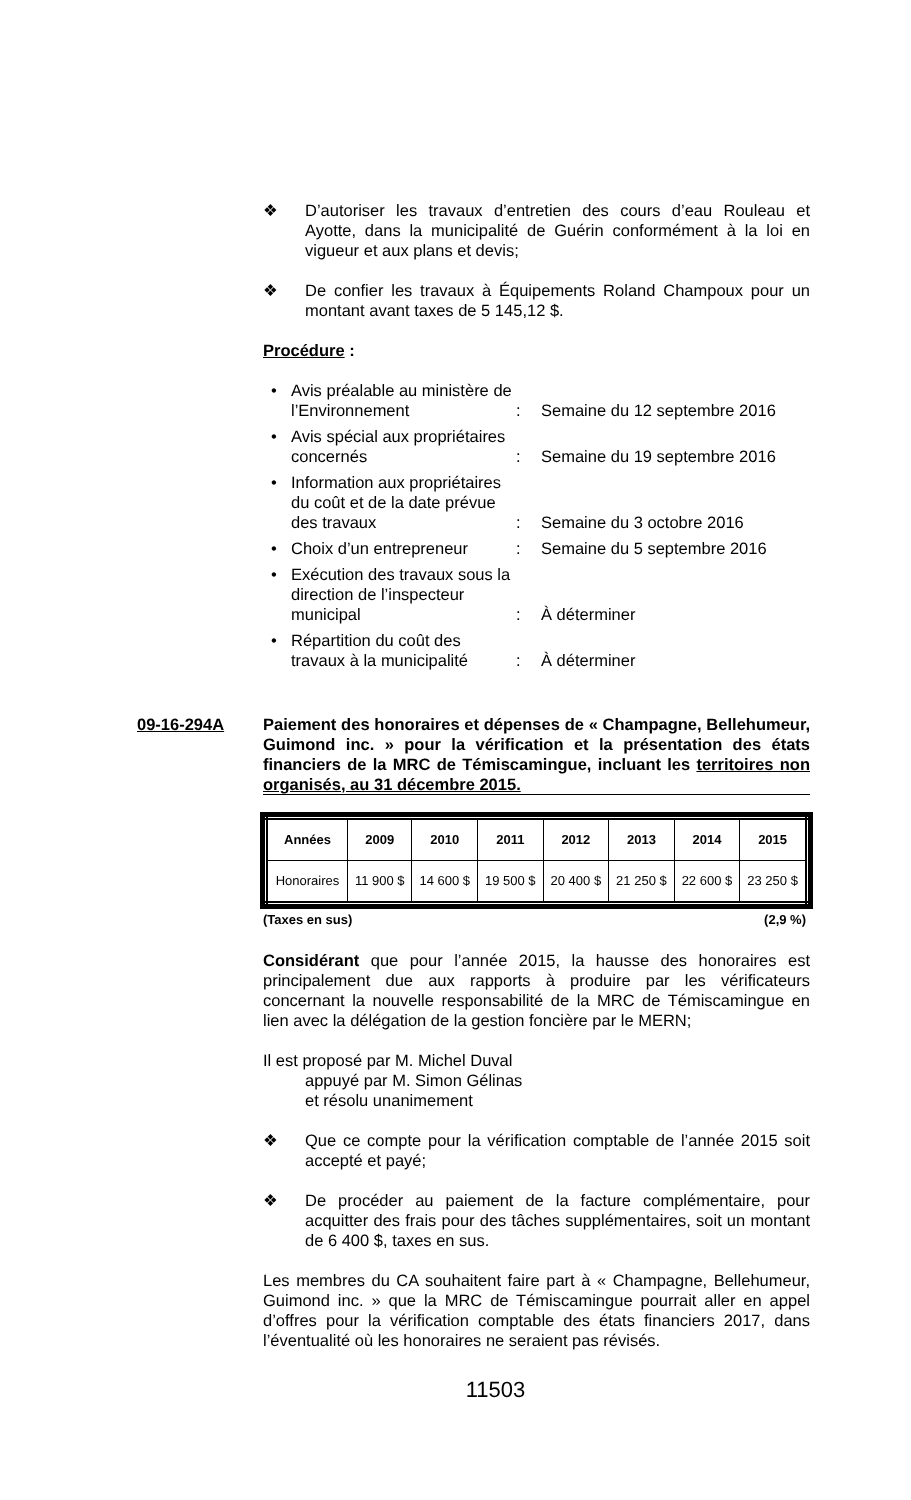❖ D’autoriser les travaux d’entretien des cours d’eau Rouleau et Ayotte, dans la municipalité de Guérin conformément à la loi en vigueur et aux plans et devis;
❖ De confier les travaux à Équipements Roland Champoux pour un montant avant taxes de 5 145,12 $.
Procédure :
• Avis préalable au ministère de l’Environnement: Semaine du 12 septembre 2016
• Avis spécial aux propriétaires concernés: Semaine du 19 septembre 2016
• Information aux propriétaires du coût et de la date prévue des travaux: Semaine du 3 octobre 2016
• Choix d’un entrepreneur: Semaine du 5 septembre 2016
• Exécution des travaux sous la direction de l’inspecteur municipal: À déterminer
• Répartition du coût des travaux à la municipalité: À déterminer
09-16-294A Paiement des honoraires et dépenses de « Champagne, Bellehumeur, Guimond inc. » pour la vérification et la présentation des états financiers de la MRC de Témiscamingue, incluant les territoires non organisés, au 31 décembre 2015.
| Années | 2009 | 2010 | 2011 | 2012 | 2013 | 2014 | 2015 |
| --- | --- | --- | --- | --- | --- | --- | --- |
| Honoraires | 11 900 $ | 14 600 $ | 19 500 $ | 20 400 $ | 21 250 $ | 22 600 $ | 23 250 $ |
(Taxes en sus) (2,9 %)
Considérant que pour l’année 2015, la hausse des honoraires est principalement due aux rapports à produire par les vérificateurs concernant la nouvelle responsabilité de la MRC de Témiscamingue en lien avec la délégation de la gestion foncière par le MERN;
Il est proposé par M. Michel Duval
appuyé par M. Simon Gélinas
et résolu unanimement
❖ Que ce compte pour la vérification comptable de l’année 2015 soit accepté et payé;
❖ De procéder au paiement de la facture complémentaire, pour acquitter des frais pour des tâches supplémentaires, soit un montant de 6 400 $, taxes en sus.
Les membres du CA souhaitent faire part à « Champagne, Bellehumeur, Guimond inc. » que la MRC de Témiscamingue pourrait aller en appel d’offres pour la vérification comptable des états financiers 2017, dans l’éventualité où les honoraires ne seraient pas révisés.
11503